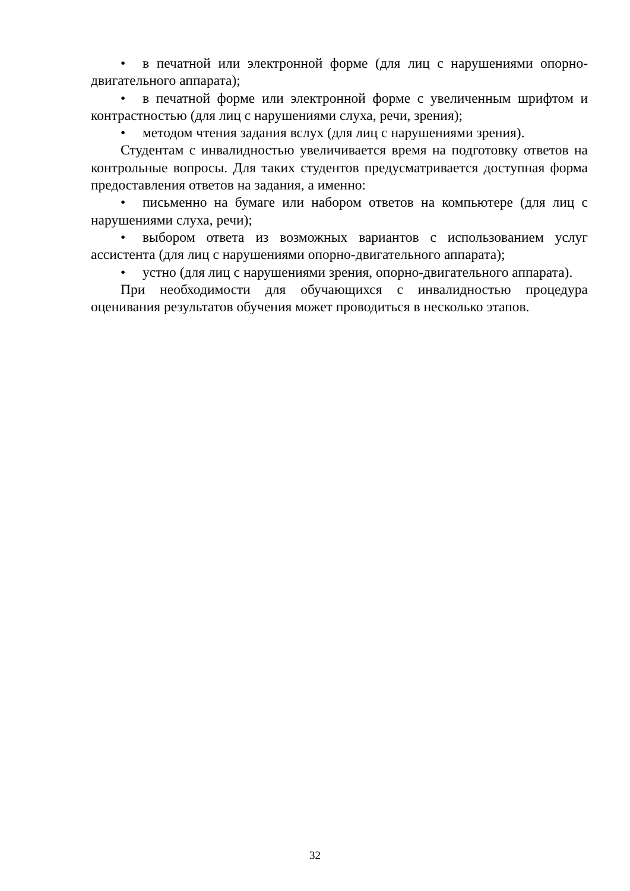• в печатной или электронной форме (для лиц с нарушениями опорно-двигательного аппарата);
• в печатной форме или электронной форме с увеличенным шрифтом и контрастностью (для лиц с нарушениями слуха, речи, зрения);
• методом чтения задания вслух (для лиц с нарушениями зрения).
Студентам с инвалидностью увеличивается время на подготовку ответов на контрольные вопросы. Для таких студентов предусматривается доступная форма предоставления ответов на задания, а именно:
• письменно на бумаге или набором ответов на компьютере (для лиц с нарушениями слуха, речи);
• выбором ответа из возможных вариантов с использованием услуг ассистента (для лиц с нарушениями опорно-двигательного аппарата);
• устно (для лиц с нарушениями зрения, опорно-двигательного аппарата).
При необходимости для обучающихся с инвалидностью процедура оценивания результатов обучения может проводиться в несколько этапов.
32